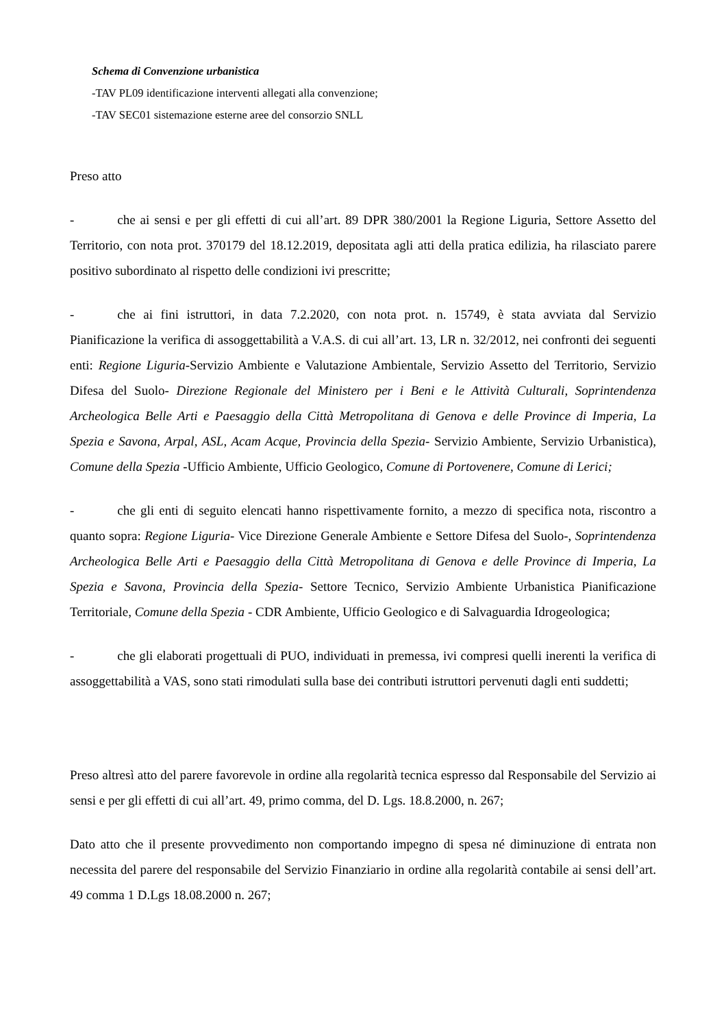Schema di Convenzione urbanistica
-TAV PL09 identificazione interventi allegati alla convenzione;
-TAV SEC01 sistemazione esterne aree del consorzio SNLL
Preso atto
- che ai sensi e per gli effetti di cui all’art. 89 DPR 380/2001 la Regione Liguria, Settore Assetto del Territorio, con nota prot. 370179 del 18.12.2019, depositata agli atti della pratica edilizia, ha rilasciato parere positivo subordinato al rispetto delle condizioni ivi prescritte;
- che ai fini istruttori, in data 7.2.2020, con nota prot. n. 15749, è stata avviata dal Servizio Pianificazione la verifica di assoggettabilità a V.A.S. di cui all’art. 13, LR n. 32/2012, nei confronti dei seguenti enti: Regione Liguria-Servizio Ambiente e Valutazione Ambientale, Servizio Assetto del Territorio, Servizio Difesa del Suolo- Direzione Regionale del Ministero per i Beni e le Attività Culturali, Soprintendenza Archeologica Belle Arti e Paesaggio della Città Metropolitana di Genova e delle Province di Imperia, La Spezia e Savona, Arpal, ASL, Acam Acque, Provincia della Spezia- Servizio Ambiente, Servizio Urbanistica), Comune della Spezia -Ufficio Ambiente, Ufficio Geologico, Comune di Portovenere, Comune di Lerici;
- che gli enti di seguito elencati hanno rispettivamente fornito, a mezzo di specifica nota, riscontro a quanto sopra: Regione Liguria- Vice Direzione Generale Ambiente e Settore Difesa del Suolo-, Soprintendenza Archeologica Belle Arti e Paesaggio della Città Metropolitana di Genova e delle Province di Imperia, La Spezia e Savona, Provincia della Spezia- Settore Tecnico, Servizio Ambiente Urbanistica Pianificazione Territoriale, Comune della Spezia - CDR Ambiente, Ufficio Geologico e di Salvaguardia Idrogeologica;
- che gli elaborati progettuali di PUO, individuati in premessa, ivi compresi quelli inerenti la verifica di assoggettabilità a VAS, sono stati rimodulati sulla base dei contributi istruttori pervenuti dagli enti suddetti;
Preso altresì atto del parere favorevole in ordine alla regolarità tecnica espresso dal Responsabile del Servizio ai sensi e per gli effetti di cui all’art. 49, primo comma, del D. Lgs. 18.8.2000, n. 267;
Dato atto che il presente provvedimento non comportando impegno di spesa né diminuzione di entrata non necessita del parere del responsabile del Servizio Finanziario in ordine alla regolarità contabile ai sensi dell’art. 49 comma 1 D.Lgs 18.08.2000 n. 267;